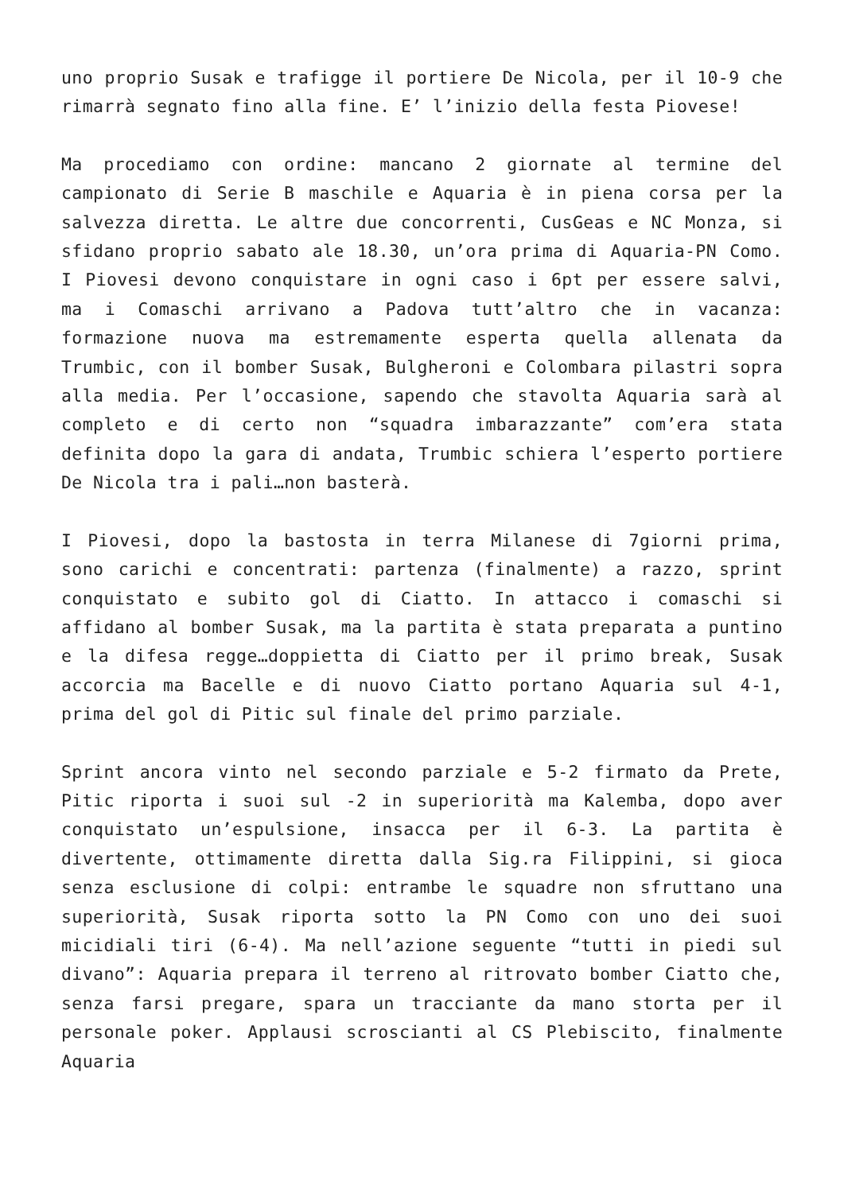uno proprio Susak e trafigge il portiere De Nicola, per il 10-9 che rimarrà segnato fino alla fine. E’ l’inizio della festa Piovese!
Ma procediamo con ordine: mancano 2 giornate al termine del campionato di Serie B maschile e Aquaria è in piena corsa per la salvezza diretta. Le altre due concorrenti, CusGeas e NC Monza, si sfidano proprio sabato ale 18.30, un’ora prima di Aquaria-PN Como. I Piovesi devono conquistare in ogni caso i 6pt per essere salvi, ma i Comaschi arrivano a Padova tutt’altro che in vacanza: formazione nuova ma estremamente esperta quella allenata da Trumbic, con il bomber Susak, Bulgheroni e Colombara pilastri sopra alla media. Per l’occasione, sapendo che stavolta Aquaria sarà al completo e di certo non “squadra imbarazzante” com’era stata definita dopo la gara di andata, Trumbic schiera l’esperto portiere De Nicola tra i pali…non basterà.
I Piovesi, dopo la bastosta in terra Milanese di 7giorni prima, sono carichi e concentrati: partenza (finalmente) a razzo, sprint conquistato e subito gol di Ciatto. In attacco i comaschi si affidano al bomber Susak, ma la partita è stata preparata a puntino e la difesa regge…doppietta di Ciatto per il primo break, Susak accorcia ma Bacelle e di nuovo Ciatto portano Aquaria sul 4-1, prima del gol di Pitic sul finale del primo parziale.
Sprint ancora vinto nel secondo parziale e 5-2 firmato da Prete, Pitic riporta i suoi sul -2 in superiorità ma Kalemba, dopo aver conquistato un’espulsione, insacca per il 6-3. La partita è divertente, ottimamente diretta dalla Sig.ra Filippini, si gioca senza esclusione di colpi: entrambe le squadre non sfruttano una superiorità, Susak riporta sotto la PN Como con uno dei suoi micidiali tiri (6-4). Ma nell’azione seguente “tutti in piedi sul divano”: Aquaria prepara il terreno al ritrovato bomber Ciatto che, senza farsi pregare, spara un tracciante da mano storta per il personale poker. Applausi scroscianti al CS Plebiscito, finalmente Aquaria